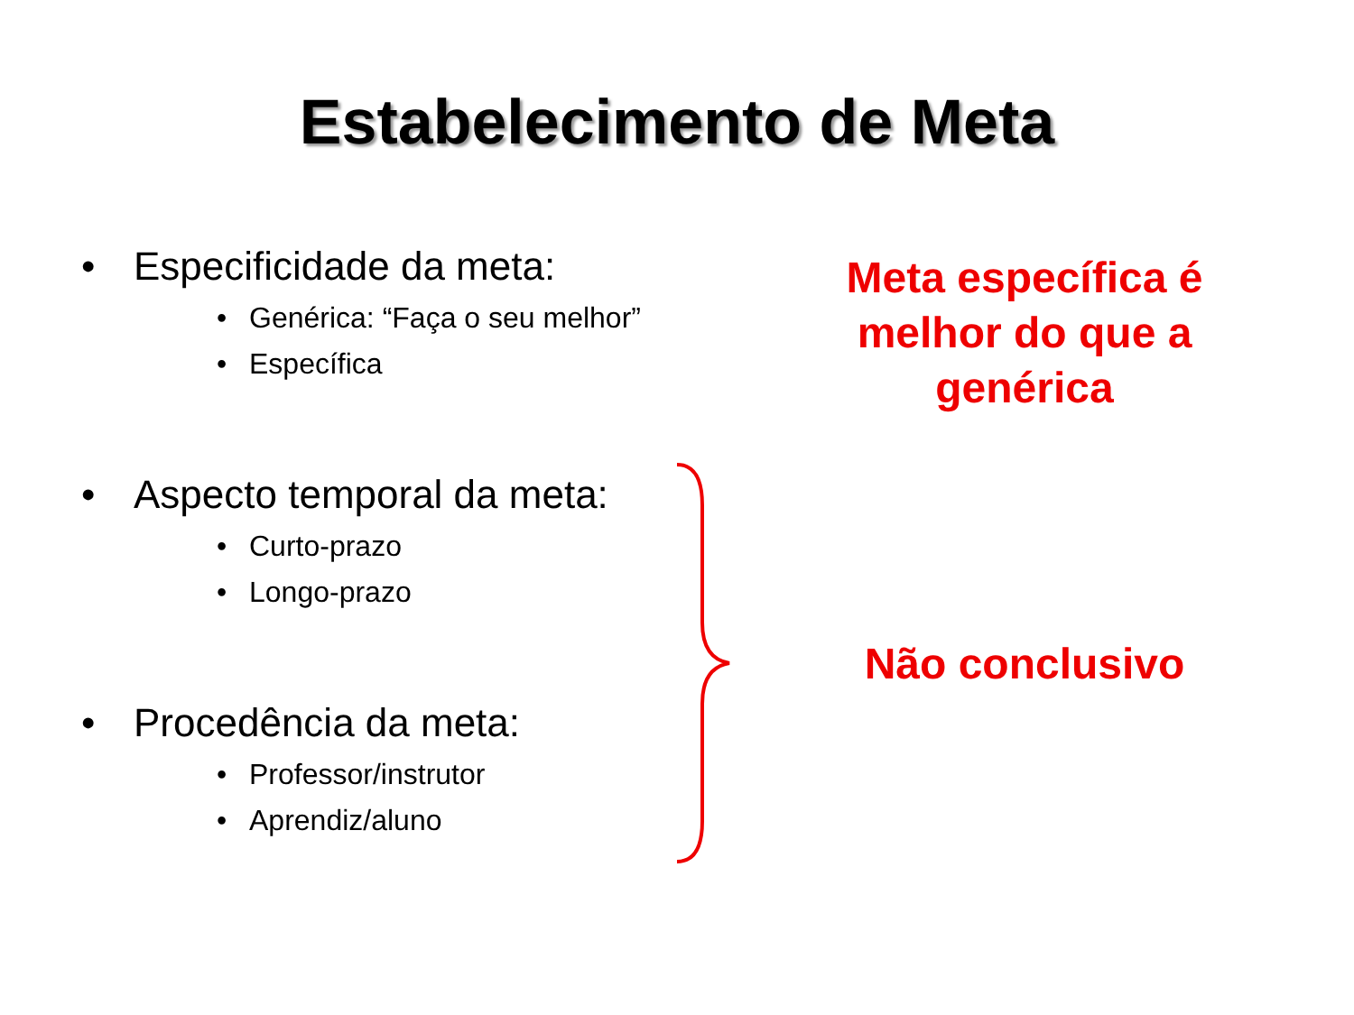Estabelecimento de Meta
• Especificidade da meta:
• Genérica: “Faça o seu melhor”
• Específica
• Aspecto temporal da meta:
• Curto-prazo
• Longo-prazo
• Procedência da meta:
• Professor/instrutor
• Aprendiz/aluno
Meta específica é melhor do que a genérica
Não conclusivo